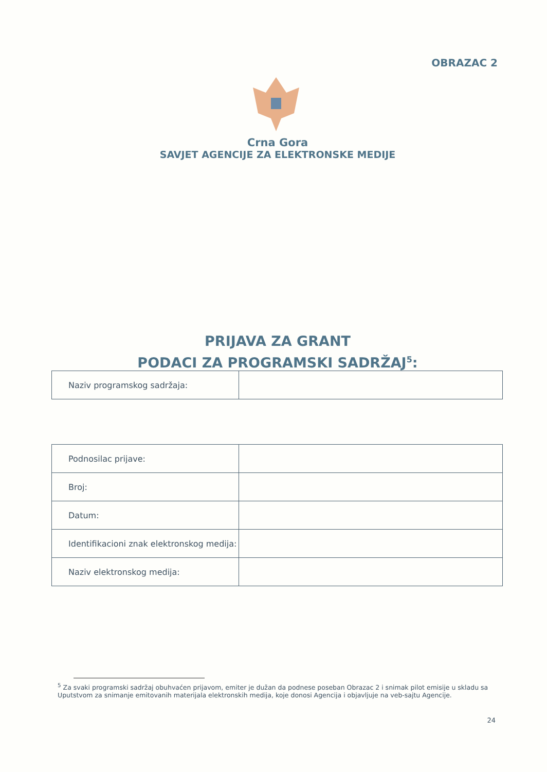OBRAZAC 2
Crna Gora
SAVJET AGENCIJE ZA ELEKTRONSKE MEDIJE
PRIJAVA ZA GRANT
PODACI ZA PROGRAMSKI SADRŽAJ<sup>5</sup>:
| Naziv programskog sadržaja: | |
| Podnosilac prijave: | |
| Broj: | |
| Datum: | |
| Identifikacioni znak elektronskog medija: | |
| Naziv elektronskog medija: | |
<sup>5</sup> Za svaki programski sadržaj obuhvaćen prijavom, emiter je dužan da podnese poseban Obrazac 2 i snimak pilot emisije u skladu sa Uputstvom za snimanje emitovanih materijala elektronskih medija, koje donosi Agencija i objavljuje na veb-sajtu Agencije.
24